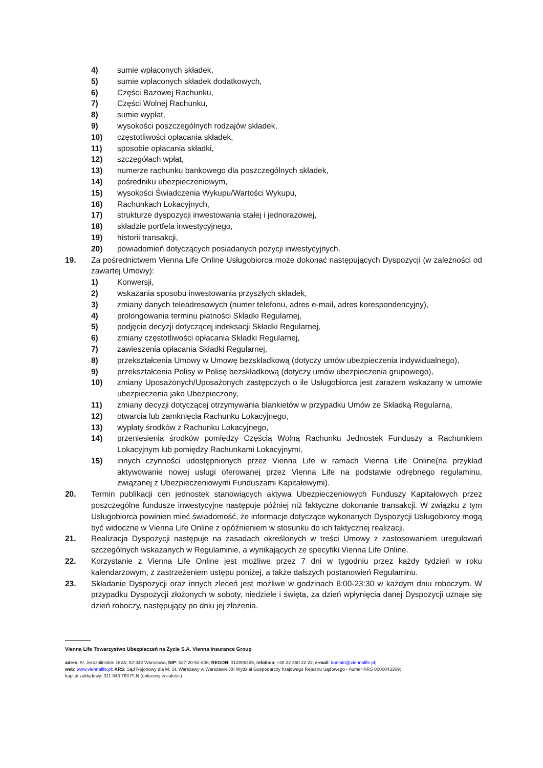4) sumie wpłaconych składek,
5) sumie wpłaconych składek dodatkowych,
6) Części Bazowej Rachunku,
7) Części Wolnej Rachunku,
8) sumie wypłat,
9) wysokości poszczególnych rodzajów składek,
10) częstotliwości opłacania składek,
11) sposobie opłacania składki,
12) szczegółach wpłat,
13) numerze rachunku bankowego dla poszczególnych składek,
14) pośredniku ubezpieczeniowym,
15) wysokości Świadczenia Wykupu/Wartości Wykupu,
16) Rachunkach Lokacyjnych,
17) strukturze dyspozycji inwestowania stałej i jednorazowej,
18) składzie portfela inwestycyjnego,
19) historii transakcji,
20) powiadomień dotyczących posiadanych pozycji inwestycyjnych.
19. Za pośrednictwem Vienna Life Online Usługobiorca może dokonać następujących Dyspozycji (w zależności od zawartej Umowy):
1) Konwersji,
2) wskazania sposobu inwestowania przyszłych składek,
3) zmiany danych teleadresowych (numer telefonu, adres e-mail, adres korespondencyjny),
4) prolongowania terminu płatności Składki Regularnej,
5) podjęcie decyzji dotyczącej indeksacji Składki Regularnej,
6) zmiany częstotliwości opłacania Składki Regularnej,
7) zawieszenia opłacania Składki Regularnej,
8) przekształcenia Umowy w Umowę bezskładkową (dotyczy umów ubezpieczenia indywidualnego),
9) przekształcenia Polisy w Polisę bezskładkową (dotyczy umów ubezpieczenia grupowego),
10) zmiany Uposażonych/Uposażonych zastępczych o ile Usługobiorca jest zarazem wskazany w umowie ubezpieczenia jako Ubezpieczony,
11) zmiany decyzji dotyczącej otrzymywania blankietów w przypadku Umów ze Składką Regularną,
12) otwarcia lub zamknięcia Rachunku Lokacyjnego,
13) wypłaty środków z Rachunku Lokacyjnego,
14) przeniesienia środków pomiędzy Częścią Wolną Rachunku Jednostek Funduszy a Rachunkiem Lokacyjnym lub pomiędzy Rachunkami Lokacyjnymi,
15) innych czynności udostępnionych przez Vienna Life w ramach Vienna Life Online(na przykład aktywowanie nowej usługi oferowanej przez Vienna Life na podstawie odrębnego regulaminu, związanej z Ubezpieczeniowymi Funduszami Kapitałowymi).
20. Termin publikacji cen jednostek stanowiących aktywa Ubezpieczeniowych Funduszy Kapitałowych przez poszczególne fundusze inwestycyjne następuje później niż faktyczne dokonanie transakcji. W związku z tym Usługobiorca powinien mieć świadomość, że informacje dotyczące wykonanych Dyspozycji Usługobiorcy mogą być widoczne w Vienna Life Online z opóźnieniem w stosunku do ich faktycznej realizacji.
21. Realizacja Dyspozycji następuje na zasadach określonych w treści Umowy z zastosowaniem uregulowań szczególnych wskazanych w Regulaminie, a wynikających ze specyfiki Vienna Life Online.
22. Korzystanie z Vienna Life Online jest możliwe przez 7 dni w tygodniu przez każdy tydzień w roku kalendarzowym, z zastrzeżeniem ustępu poniżej, a także dalszych postanowień Regulaminu.
23. Składanie Dyspozycji oraz innych zleceń jest możliwe w godzinach 6:00-23:30 w każdym dniu roboczym. W przypadku Dyspozycji złożonych w soboty, niedziele i święta, za dzień wpłynięcia danej Dyspozycji uznaje się dzień roboczy, następujący po dniu jej złożenia.
Vienna Life Towarzystwo Ubezpieczeń na Życie S.A. Vienna Insurance Group
adres: Al. Jerozolimskie 162A; 02-342 Warszawa; NIP: 527-20-52-806; REGON: 012806455; infolinia: +48 22 460 22 22; e-mail: kontakt@viennalife.pl;
web: www.viennalife.pl; KRS: Sąd Rejonowy dla M. St. Warszawy w Warszawie XII Wydział Gospodarczy Krajowego Rejestru Sądowego - numer KRS 0000043309;
kapitał zakładowy: 311 843 763 PLN (opłacony w całości)